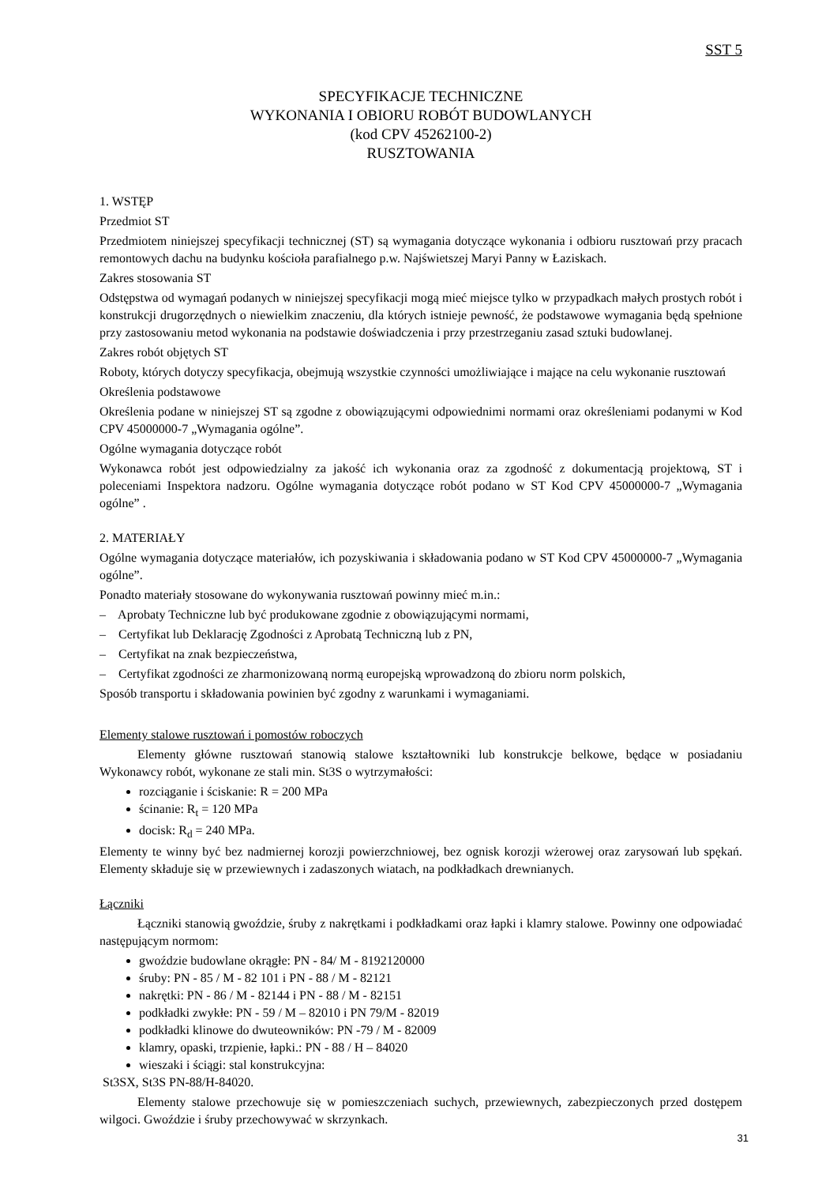SST 5
SPECYFIKACJE TECHNICZNE
WYKONANIA I OBIORU ROBÓT BUDOWLANYCH
(kod CPV 45262100-2)
RUSZTOWANIA
1. WSTĘP
Przedmiot ST
Przedmiotem niniejszej specyfikacji technicznej (ST) są wymagania dotyczące wykonania i odbioru rusztowań przy pracach remontowych dachu na budynku kościoła parafialnego p.w. Najświetszej Maryi Panny w Łaziskach.
Zakres stosowania ST
Odstępstwa od wymagań podanych w niniejszej specyfikacji mogą mieć miejsce tylko w przypadkach małych prostych robót i konstrukcji drugorzędnych o niewielkim znaczeniu, dla których istnieje pewność, że podstawowe wymagania będą spełnione przy zastosowaniu metod wykonania na podstawie doświadczenia i przy przestrzeganiu zasad sztuki budowlanej.
Zakres robót objętych ST
Roboty, których dotyczy specyfikacja, obejmują wszystkie czynności umożliwiające i mające na celu wykonanie rusztowań
Określenia podstawowe
Określenia podane w niniejszej ST są zgodne z obowiązującymi odpowiednimi normami oraz określeniami podanymi w Kod CPV 45000000-7 „Wymagania ogólne”.
Ogólne wymagania dotyczące robót
Wykonawca robót jest odpowiedzialny za jakość ich wykonania oraz za zgodność z dokumentacją projektową, ST i poleceniami Inspektora nadzoru. Ogólne wymagania dotyczące robót podano w ST Kod CPV 45000000-7 „Wymagania ogólne” .
2. MATERIAŁY
Ogólne wymagania dotyczące materiałów, ich pozyskiwania i składowania podano w ST Kod CPV 45000000-7 „Wymagania ogólne”.
Ponadto materiały stosowane do wykonywania rusztowań powinny mieć m.in.:
– Aprobaty Techniczne lub być produkowane zgodnie z obowiązującymi normami,
– Certyfikat lub Deklarację Zgodności z Aprobatą Techniczną lub z PN,
– Certyfikat na znak bezpieczeństwa,
– Certyfikat zgodności ze zharmonizowaną normą europejską wprowadzoną do zbioru norm polskich,
Sposób transportu i składowania powinien być zgodny z warunkami i wymaganiami.
Elementy stalowe rusztowań i pomostów roboczych
Elementy główne rusztowań stanowią stalowe kształtowniki lub konstrukcje belkowe, będące w posiadaniu Wykonawcy robót, wykonane ze stali min. St3S o wytrzymałości:
rozciąganie i ściskanie: R = 200 MPa
ścinanie: R<sub>t</sub> = 120 MPa
docisk: R<sub>d</sub> = 240 MPa.
Elementy te winny być bez nadmiernej korozji powierzchniowej, bez ognisk korozji wżerowej oraz zarysowań lub spękań. Elementy składuje się w przewiewnych i zadaszonych wiatach, na podkładkach drewnianych.
Łączniki
Łączniki stanowią gwoździe, śruby z nakrętkami i podkładkami oraz łapki i klamry stalowe. Powinny one odpowiadać następującym normom:
gwoździe budowlane okrągłe: PN - 84/ M - 8192120000
śruby: PN - 85 / M - 82 101 i PN - 88 / M - 82121
nakrętki: PN - 86 / M - 82144 i PN - 88 / M - 82151
podkładki zwykłe: PN - 59 / M – 82010 i PN 79/M - 82019
podkładki klinowe do dwuteowników: PN -79 / M - 82009
klamry, opaski, trzpienie, łapki.: PN - 88 / H – 84020
wieszaki i ściągi: stal konstrukcyjna:
St3SX, St3S PN-88/H-84020.
Elementy stalowe przechowuje się w pomieszczeniach suchych, przewiewnych, zabezpieczonych przed dostępem wilgoci. Gwoździe i śruby przechowywać w skrzynkach.
31